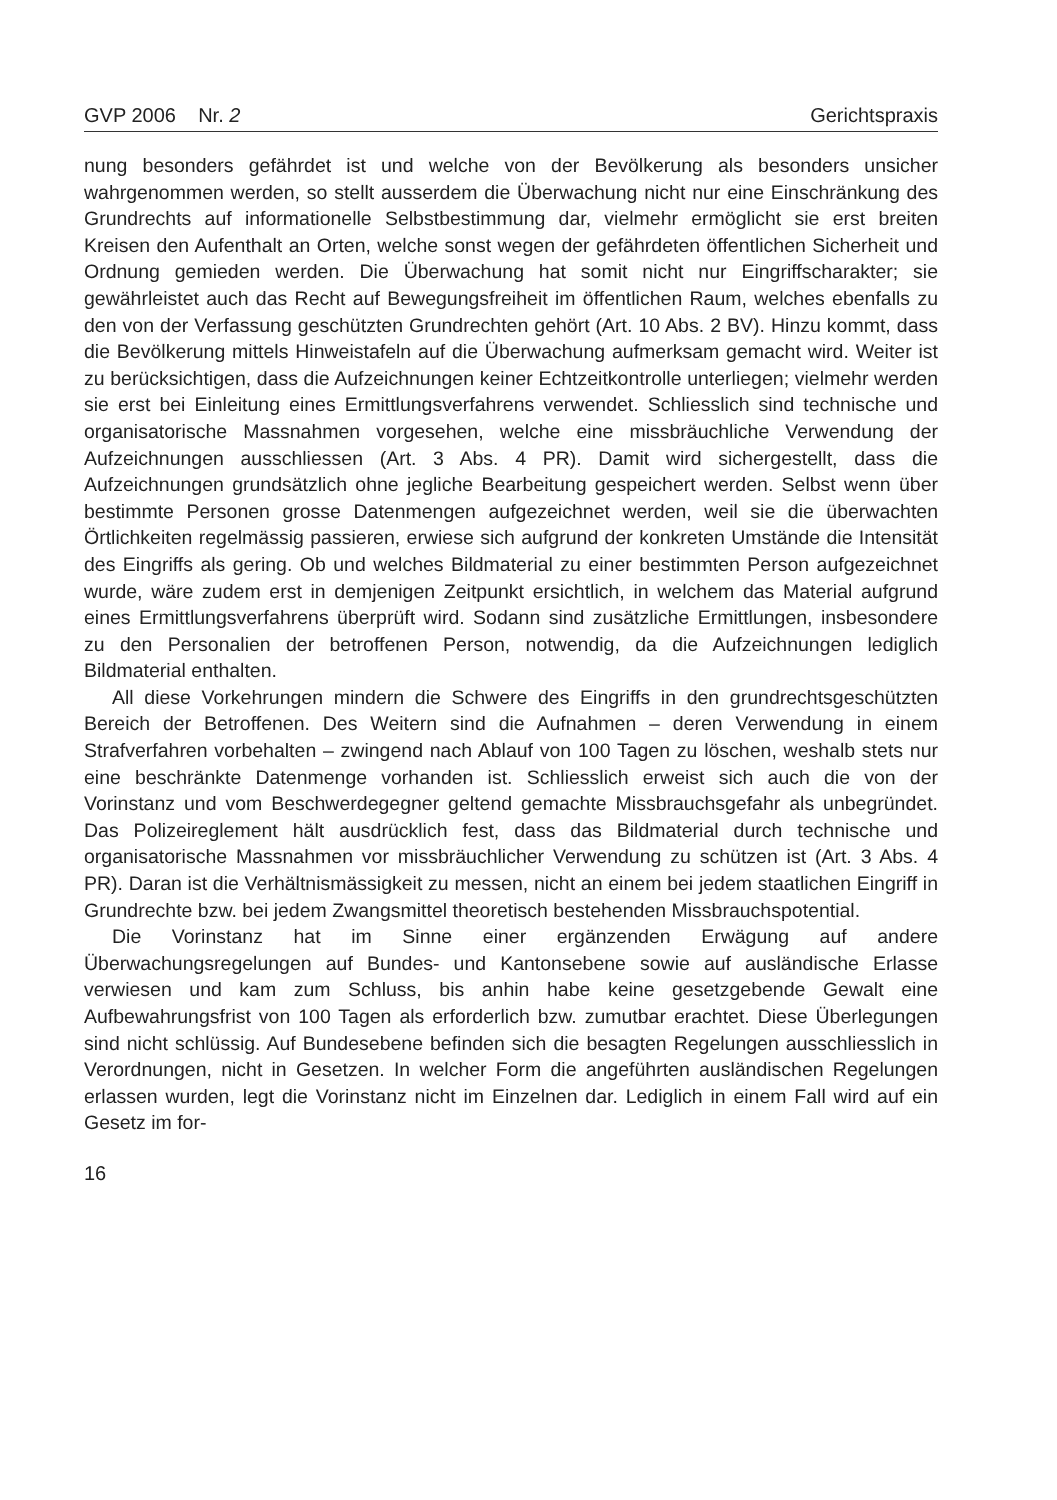GVP 2006 Nr. 2 Gerichtspraxis
nung besonders gefährdet ist und welche von der Bevölkerung als besonders unsicher wahrgenommen werden, so stellt ausserdem die Überwachung nicht nur eine Einschränkung des Grundrechts auf informationelle Selbstbestimmung dar, vielmehr ermöglicht sie erst breiten Kreisen den Aufenthalt an Orten, welche sonst wegen der gefährdeten öffentlichen Sicherheit und Ordnung gemieden werden. Die Überwachung hat somit nicht nur Eingriffscharakter; sie gewährleistet auch das Recht auf Bewegungsfreiheit im öffentlichen Raum, welches ebenfalls zu den von der Verfassung geschützten Grundrechten gehört (Art. 10 Abs. 2 BV). Hinzu kommt, dass die Bevölkerung mittels Hinweistafeln auf die Überwachung aufmerksam gemacht wird. Weiter ist zu berücksichtigen, dass die Aufzeichnungen keiner Echtzeitkontrolle unterliegen; vielmehr werden sie erst bei Einleitung eines Ermittlungsverfahrens verwendet. Schliesslich sind technische und organisatorische Massnahmen vorgesehen, welche eine missbräuchliche Verwendung der Aufzeichnungen ausschliessen (Art. 3 Abs. 4 PR). Damit wird sichergestellt, dass die Aufzeichnungen grundsätzlich ohne jegliche Bearbeitung gespeichert werden. Selbst wenn über bestimmte Personen grosse Datenmengen aufgezeichnet werden, weil sie die überwachten Örtlichkeiten regelmässig passieren, erwiese sich aufgrund der konkreten Umstände die Intensität des Eingriffs als gering. Ob und welches Bildmaterial zu einer bestimmten Person aufgezeichnet wurde, wäre zudem erst in demjenigen Zeitpunkt ersichtlich, in welchem das Material aufgrund eines Ermittlungsverfahrens überprüft wird. Sodann sind zusätzliche Ermittlungen, insbesondere zu den Personalien der betroffenen Person, notwendig, da die Aufzeichnungen lediglich Bildmaterial enthalten.
All diese Vorkehrungen mindern die Schwere des Eingriffs in den grundrechtsgeschützten Bereich der Betroffenen. Des Weitern sind die Aufnahmen – deren Verwendung in einem Strafverfahren vorbehalten – zwingend nach Ablauf von 100 Tagen zu löschen, weshalb stets nur eine beschränkte Datenmenge vorhanden ist. Schliesslich erweist sich auch die von der Vorinstanz und vom Beschwerdegegner geltend gemachte Missbrauchsgefahr als unbegründet. Das Polizeireglement hält ausdrücklich fest, dass das Bildmaterial durch technische und organisatorische Massnahmen vor missbräuchlicher Verwendung zu schützen ist (Art. 3 Abs. 4 PR). Daran ist die Verhältnismässigkeit zu messen, nicht an einem bei jedem staatlichen Eingriff in Grundrechte bzw. bei jedem Zwangsmittel theoretisch bestehenden Missbrauchspotential.
Die Vorinstanz hat im Sinne einer ergänzenden Erwägung auf andere Überwachungsregelungen auf Bundes- und Kantonsebene sowie auf ausländische Erlasse verwiesen und kam zum Schluss, bis anhin habe keine gesetzgebende Gewalt eine Aufbewahrungsfrist von 100 Tagen als erforderlich bzw. zumutbar erachtet. Diese Überlegungen sind nicht schlüssig. Auf Bundesebene befinden sich die besagten Regelungen ausschliesslich in Verordnungen, nicht in Gesetzen. In welcher Form die angeführten ausländischen Regelungen erlassen wurden, legt die Vorinstanz nicht im Einzelnen dar. Lediglich in einem Fall wird auf ein Gesetz im for-
16